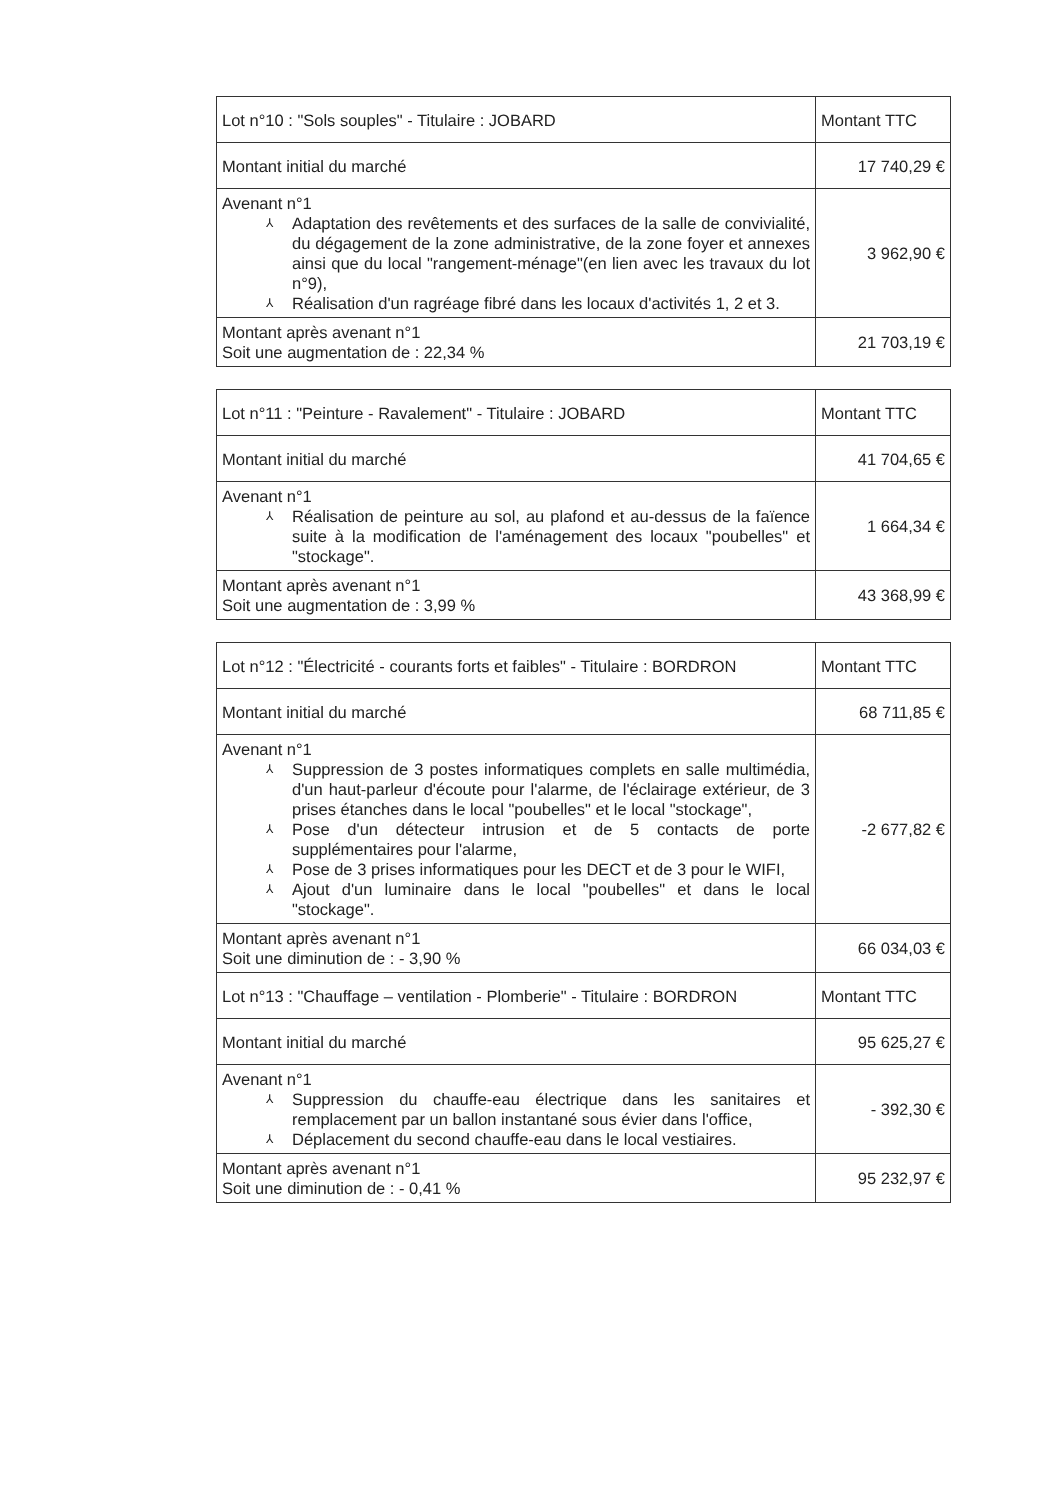| Lot n°10 : "Sols souples" - Titulaire : JOBARD | Montant TTC |
| Montant initial du marché | 17 740,29 € |
| Avenant n°1 ⅄ Adaptation des revêtements et des surfaces de la salle de convivialité, du dégagement de la zone administrative, de la zone foyer et annexes ainsi que du local "rangement-ménage"(en lien avec les travaux du lot n°9), ⅄ Réalisation d'un ragréage fibré dans les locaux d'activités 1, 2 et 3. | 3 962,90 € |
| Montant après avenant n°1 Soit une augmentation de : 22,34 % | 21 703,19 € |
| Lot n°11 : "Peinture - Ravalement" - Titulaire : JOBARD | Montant TTC |
| Montant initial du marché | 41 704,65 € |
| Avenant n°1 ⅄ Réalisation de peinture au sol, au plafond et au-dessus de la faïence suite à la modification de l'aménagement des locaux "poubelles" et "stockage". | 1 664,34 € |
| Montant après avenant n°1 Soit une augmentation de : 3,99 % | 43 368,99 € |
| Lot n°12 : "Électricité - courants forts et faibles" - Titulaire : BORDRON | Montant TTC |
| Montant initial du marché | 68 711,85 € |
| Avenant n°1 ⅄ Suppression de 3 postes informatiques complets en salle multimédia, d'un haut-parleur d'écoute pour l'alarme, de l'éclairage extérieur, de 3 prises étanches dans le local "poubelles" et le local "stockage", ⅄ Pose d'un détecteur intrusion et de 5 contacts de porte supplémentaires pour l'alarme, ⅄ Pose de 3 prises informatiques pour les DECT et de 3 pour le WIFI, ⅄ Ajout d'un luminaire dans le local "poubelles" et dans le local "stockage". | -2 677,82 € |
| Montant après avenant n°1 Soit une diminution de : - 3,90 % | 66 034,03 € |
| Lot n°13 : "Chauffage – ventilation - Plomberie" - Titulaire : BORDRON | Montant TTC |
| Montant initial du marché | 95 625,27 € |
| Avenant n°1 ⅄ Suppression du chauffe-eau électrique dans les sanitaires et remplacement par un ballon instantané sous évier dans l'office, ⅄ Déplacement du second chauffe-eau dans le local vestiaires. | - 392,30 € |
| Montant après avenant n°1 Soit une diminution de : - 0,41 % | 95 232,97 € |